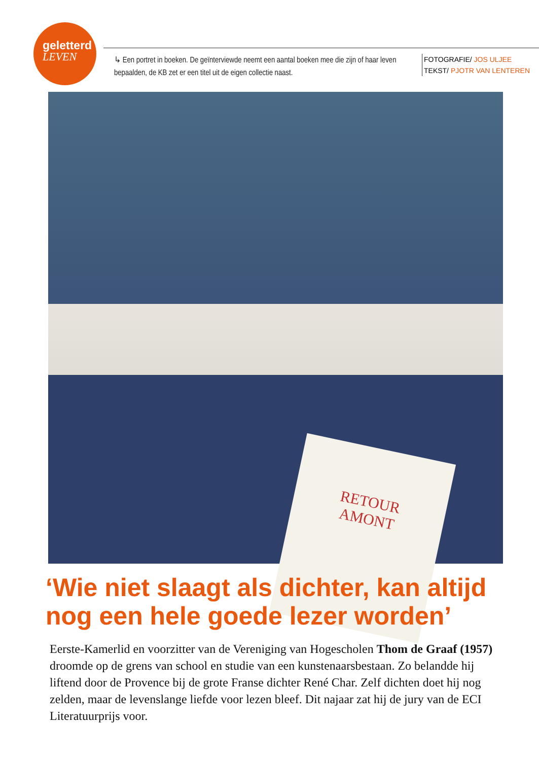geletterd
LEVEN
↳ Een portret in boeken. De geïnterviewde neemt een aantal boeken mee die zijn of haar leven bepaalden, de KB zet er een titel uit de eigen collectie naast.
FOTOGRAFIE/ JOS ULJEE
TEKST/ PJOTR VAN LENTEREN
RETOUR
AMONT
‘Wie niet slaagt als dichter, kan altijd nog een hele goede lezer worden’
Eerste-Kamerlid en voorzitter van de Vereniging van Hogescholen Thom de Graaf (1957) droomde op de grens van school en studie van een kunstenaarsbestaan. Zo belandde hij liftend door de Provence bij de grote Franse dichter René Char. Zelf dichten doet hij nog zelden, maar de levenslange liefde voor lezen bleef. Dit najaar zat hij de jury van de ECI Literatuurprijs voor.